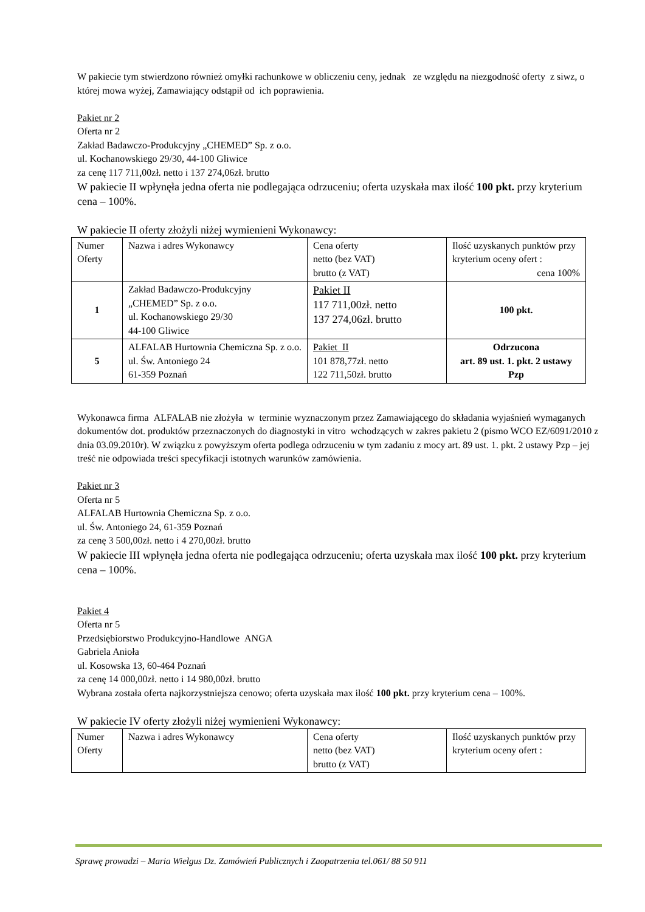W pakiecie tym stwierdzono również omyłki rachunkowe w obliczeniu ceny, jednak ze względu na niezgodność oferty z siwz, o której mowa wyżej, Zamawiający odstąpił od ich poprawienia.
Pakiet nr 2
Oferta nr 2
Zakład Badawczo-Produkcyjny „CHEMED” Sp. z o.o.
ul. Kochanowskiego 29/30, 44-100 Gliwice
za cenę 117 711,00zł. netto i 137 274,06zł. brutto
W pakiecie II wpłynęła jedna oferta nie podlegająca odrzuceniu; oferta uzyskała max ilość 100 pkt. przy kryterium cena – 100%.
W pakiecie II oferty złożyli niżej wymienieni Wykonawcy:
| Numer Oferty | Nazwa i adres Wykonawcy | Cena oferty netto (bez VAT) brutto (z VAT) | Ilość uzyskanych punktów przy kryterium oceny ofert : cena 100% |
| 1 | Zakład Badawczo-Produkcyjny „CHEMED” Sp. z o.o. ul. Kochanowskiego 29/30 44-100 Gliwice | Pakiet II 117 711,00zł. netto 137 274,06zł. brutto | 100 pkt. |
| 5 | ALFALAB Hurtownia Chemiczna Sp. z o.o. ul. Św. Antoniego 24 61-359 Poznań | Pakiet II 101 878,77zł. netto 122 711,50zł. brutto | Odrzucona art. 89 ust. 1. pkt. 2 ustawy Pzp |
Wykonawca firma ALFALAB nie złożyła w terminie wyznaczonym przez Zamawiającego do składania wyjaśnień wymaganych dokumentów dot. produktów przeznaczonych do diagnostyki in vitro wchodzących w zakres pakietu 2 (pismo WCO EZ/6091/2010 z dnia 03.09.2010r). W związku z powyższym oferta podlega odrzuceniu w tym zadaniu z mocy art. 89 ust. 1. pkt. 2 ustawy Pzp – jej treść nie odpowiada treści specyfikacji istotnych warunków zamówienia.
Pakiet nr 3
Oferta nr 5
ALFALAB Hurtownia Chemiczna Sp. z o.o.
ul. Św. Antoniego 24, 61-359 Poznań
za cenę 3 500,00zł. netto i 4 270,00zł. brutto
W pakiecie III wpłynęła jedna oferta nie podlegająca odrzuceniu; oferta uzyskała max ilość 100 pkt. przy kryterium cena – 100%.
Pakiet 4
Oferta nr 5
Przedsiębiorstwo Produkcyjno-Handlowe ANGA
Gabriela Anioła
ul. Kosowska 13, 60-464 Poznań
za cenę 14 000,00zł. netto i 14 980,00zł. brutto
Wybrana została oferta najkorzystniejsza cenowo; oferta uzyskała max ilość 100 pkt. przy kryterium cena – 100%.
W pakiecie IV oferty złożyli niżej wymienieni Wykonawcy:
| Numer Oferty | Nazwa i adres Wykonawcy | Cena oferty netto (bez VAT) brutto (z VAT) | Ilość uzyskanych punktów przy kryterium oceny ofert : |
Sprawę prowadzi – Maria Wielgus Dz. Zamówień Publicznych i Zaopatrzenia tel.061/ 88 50 911